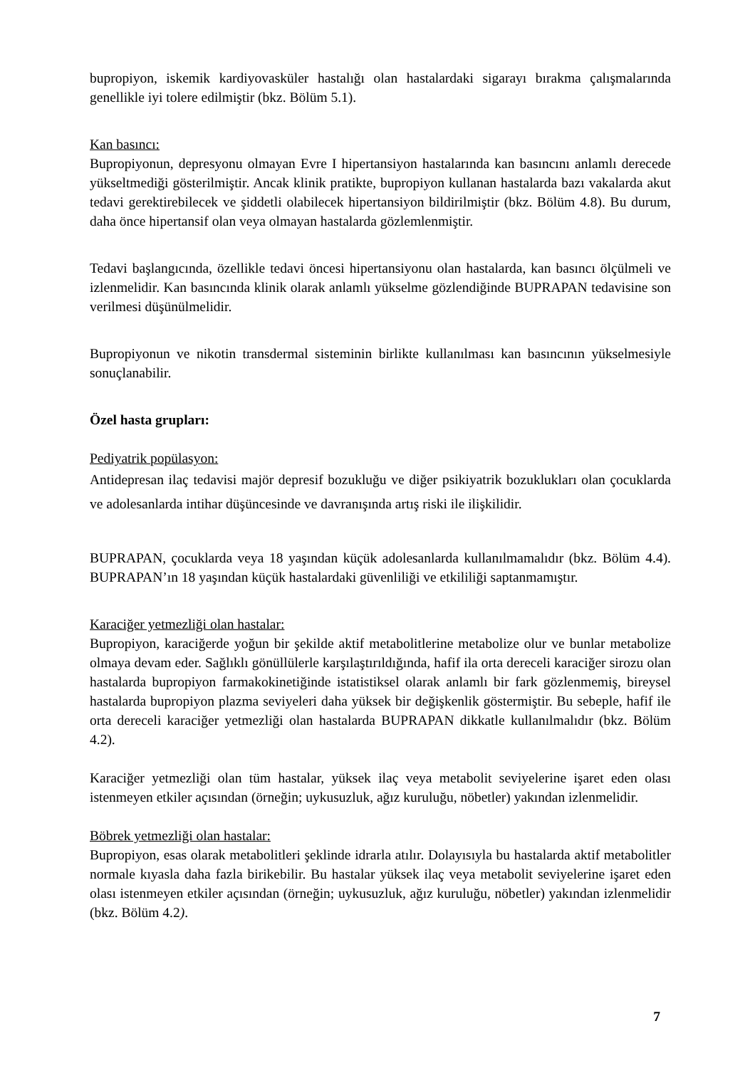bupropiyon, iskemik kardiyovasküler hastalığı olan hastalardaki sigarayı bırakma çalışmalarında genellikle iyi tolere edilmiştir (bkz. Bölüm 5.1).
Kan basıncı:
Bupropiyonun, depresyonu olmayan Evre I hipertansiyon hastalarında kan basıncını anlamlı derecede yükseltmediği gösterilmiştir. Ancak klinik pratikte, bupropiyon kullanan hastalarda bazı vakalarda akut tedavi gerektirebilecek ve şiddetli olabilecek hipertansiyon bildirilmiştir (bkz. Bölüm 4.8). Bu durum, daha önce hipertansif olan veya olmayan hastalarda gözlemlenmiştir.
Tedavi başlangıcında, özellikle tedavi öncesi hipertansiyonu olan hastalarda, kan basıncı ölçülmeli ve izlenmelidir. Kan basıncında klinik olarak anlamlı yükselme gözlendiğinde BUPRAPAN tedavisine son verilmesi düşünülmelidir.
Bupropiyonun ve nikotin transdermal sisteminin birlikte kullanılması kan basıncının yükselmesiyle sonuçlanabilir.
Özel hasta grupları:
Pediyatrik popülasyon:
Antidepresan ilaç tedavisi majör depresif bozukluğu ve diğer psikiyatrik bozuklukları olan çocuklarda ve adolesanlarda intihar düşüncesinde ve davranışında artış riski ile ilişkilidir.
BUPRAPAN, çocuklarda veya 18 yaşından küçük adolesanlarda kullanılmamalıdır (bkz. Bölüm 4.4). BUPRAPAN’ın 18 yaşından küçük hastalardaki güvenliliği ve etkililiği saptanmamıştır.
Karaciğer yetmezliği olan hastalar:
Bupropiyon, karaciğerde yoğun bir şekilde aktif metabolitlerine metabolize olur ve bunlar metabolize olmaya devam eder. Sağlıklı gönüllülerle karşılaştırıldığında, hafif ila orta dereceli karaciğer sirozu olan hastalarda bupropiyon farmakokinetiğinde istatistiksel olarak anlamlı bir fark gözlenmemiş, bireysel hastalarda bupropiyon plazma seviyeleri daha yüksek bir değişkenlik göstermiştir. Bu sebeple, hafif ile orta dereceli karaciğer yetmezliği olan hastalarda BUPRAPAN dikkatle kullanılmalıdır (bkz. Bölüm 4.2).
Karaciğer yetmezliği olan tüm hastalar, yüksek ilaç veya metabolit seviyelerine işaret eden olası istenmeyen etkiler açısından (örneğin; uykusuzluk, ağız kuruluğu, nöbetler) yakından izlenmelidir.
Böbrek yetmezliği olan hastalar:
Bupropiyon, esas olarak metabolitleri şeklinde idrarla atılır. Dolayısıyla bu hastalarda aktif metabolitler normale kıyasla daha fazla birikebilir. Bu hastalar yüksek ilaç veya metabolit seviyelerine işaret eden olası istenmeyen etkiler açısından (örneğin; uykusuzluk, ağız kuruluğu, nöbetler) yakından izlenmelidir (bkz. Bölüm 4.2).
7